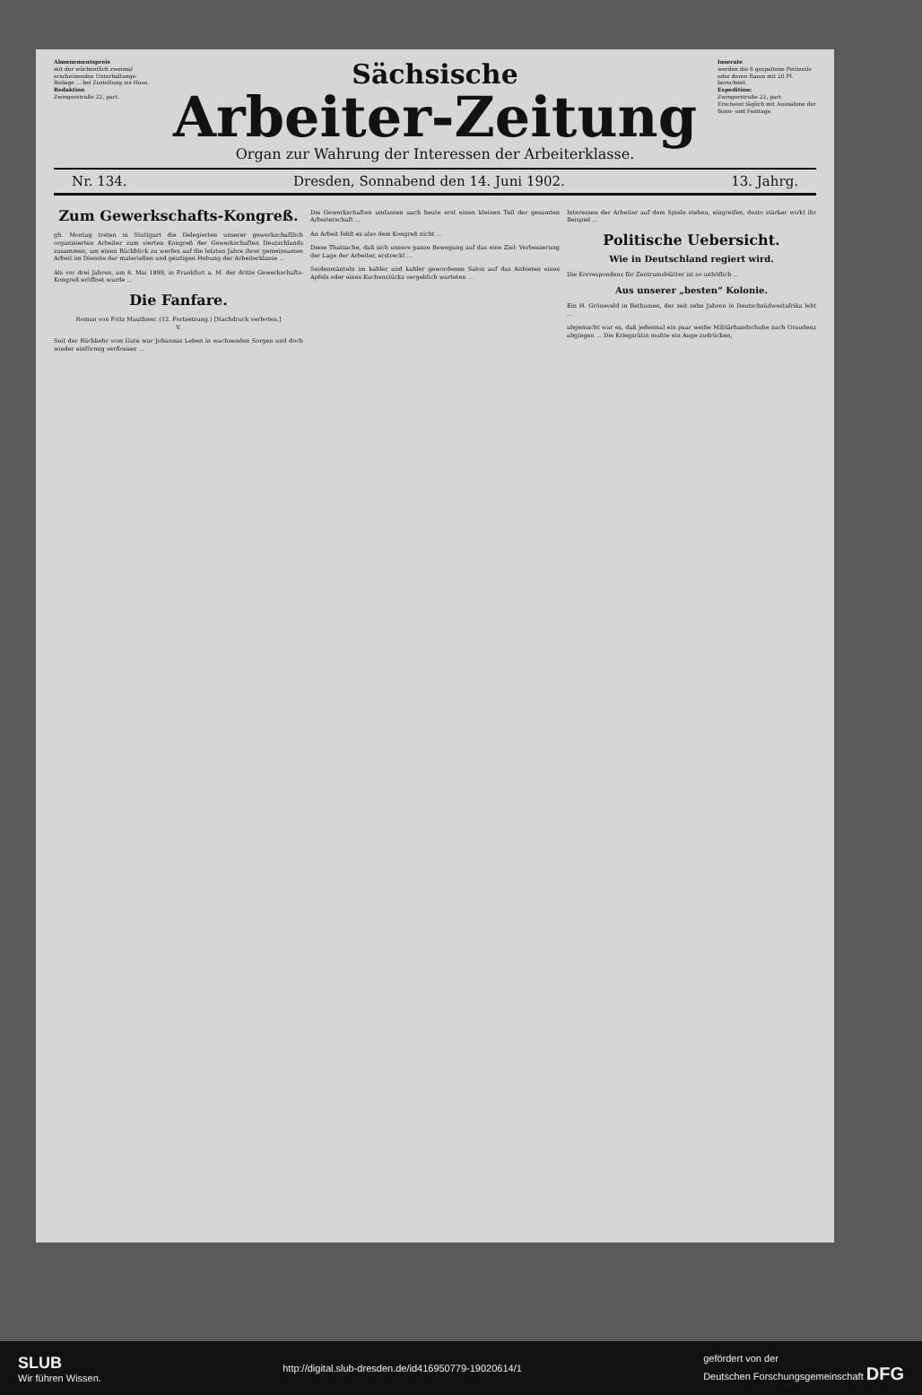Abonnementspreis
mit der wöchentlich zweimal erscheinenden Unterhaltungs-Beilage ... bei Zustellung ins Haus.
Redaktion
Zwingerstraße 22, part.
Sächsische
Arbeiter-Zeitung
Organ zur Wahrung der Interessen der Arbeiterklasse.
Inserate
werden die 6 gespaltene Petitzeile oder deren Raum mit 20 Pf. berechnet.
Expedition:
Zwingerstraße 22, part.
Erscheint täglich mit Ausnahme der Sonn- und Festtage.
Nr. 134. Dresden, Sonnabend den 14. Juni 1902. 13. Jahrg.
Zum Gewerkschafts-Kongreß.
gh. Montag treten in Stuttgart die Delegierten unserer gewerkschaftlich organisierten Arbeiter zum vierten Kongreß der Gewerkschaften Deutschlands zusammen, um einen Rückblick zu werfen auf die letzten Jahre ihrer gemeinsamen Arbeit im Dienste der materiellen und geistigen Hebung der Arbeiterklasse ...
Als vor drei Jahren, am 8. Mai 1899, in Frankfurt a. M. der dritte Gewerkschafts-Kongreß eröffnet wurde ...
Die Fanfare.
Roman von Fritz Mauthner. (12. Fortsetzung.) [Nachdruck verboten.]
V.
Seit der Rückkehr vom Gute war Johannas Leben in wachsenden Sorgen und doch wieder einförmig verflossen ...
Die Gewerkschaften umfassen auch heute erst einen kleinen Teil der gesamten Arbeiterschaft ...
An Arbeit fehlt es also dem Kongreß nicht ...
Diese Thatsache, daß sich unsere ganze Bewegung auf das eine Ziel: Verbesserung der Lage der Arbeiter, erstreckt ...
Seidenmänteln im kahler und kahler gewordenen Salon auf das Anbieten eines Apfels oder eines Kuchenstücks vergeblich warteten ...
Interessen der Arbeiter auf dem Spiele stehen, eingreifen, desto stärker wirkt ihr Beispiel ...
Politische Uebersicht.
Wie in Deutschland regiert wird.
Die Korrespondenz für Zentrumsblätter ist so unhöflich ...
Aus unserer „besten“ Kolonie.
Ein H. Gröneveld in Bethanien, der seit zehn Jahren in Deutschsüdwestafrika lebt ...
abgemacht war es, daß jedesmal ein paar weiße Militärhandschuhe nach Graudenz abgingen ... Die Kriegsrätin mußte ein Auge zudrücken,
SLUB
Wir führen Wissen. http://digital.slub-dresden.de/id416950779-19020614/1 gefördert von der
Deutschen Forschungsgemeinschaft DFG